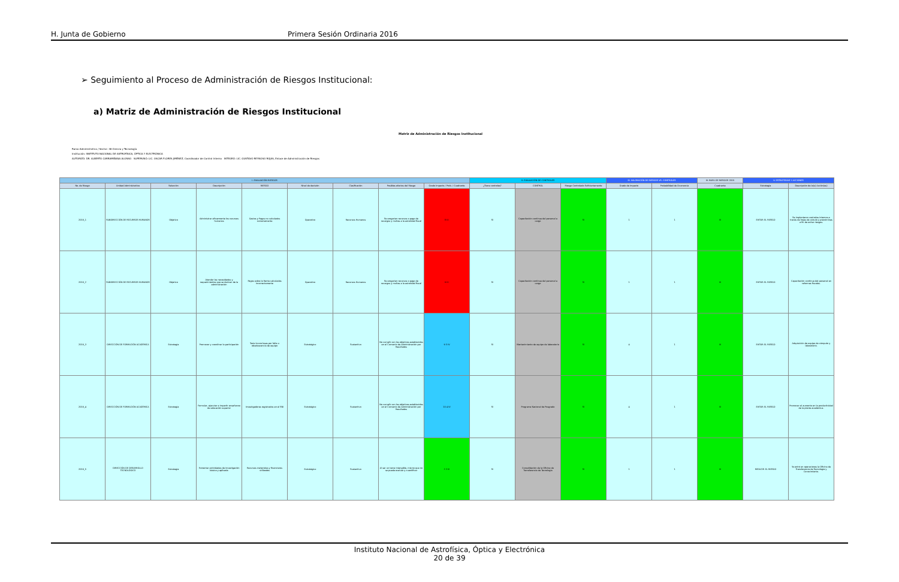H. Junta de Gobierno Primera Sesión Ordinaria 2016
➢ Seguimiento al Proceso de Administración de Riesgos Institucional:
a) Matriz de Administración de Riesgos Institucional
Matriz de Administración de Riesgos Institucional
Ramo Administrativo / Sector: 38 Ciencia y Tecnología
Institución: INSTITUTO NACIONAL DE ASTROFÍSICA, ÓPTICA Y ELECTRÓNICA
AUTORIZÓ: DR. ALBERTO CARRAMIÑANA ALONSO SUPERVISÓ: LIC. OSCAR FLORES JIMÉNEZ, Coordinador de Control Interno INTEGRÓ: LIC. GUSTAVO REYNOSO ROJAS, Enlace de Administración de Riesgos
| I. EVALUACIÓN RIESGOS | | | | | | | | | II. EVALUACIÓN DE CONTROLES | | | III. VALORACIÓN DE RIESGOS VS. CONTROLES | | IV. MAPA DE RIESGOS 2015 | V. ESTRATEGIAS Y ACCIONES | |
| --- | --- | --- | --- | --- | --- | --- | --- | --- | --- | --- | --- | --- | --- | --- | --- | --- |
| No. de Riesgo | Unidad Administrativa | Selección | Descripción | RIESGO | Nivel de decisión | Clasificación | Posibles efectos del Riesgo | Grado Impacto / Prob. / Cuadrante | ¿Tiene controles? | CONTROL | Riesgo Controlado Suficientemente | Grado de Impacto | Probabilidad de Ocurrencia | Cuadrante | Estrategia | Descripción de la(s) Acción(es) |
| 2016_1 | SUBDIRECCIÓN DE RECURSOS HUMANOS | Objetivo | Administrar eficazmente los recursos humanos | Gastos y Pagos no calculados correctamente | Operativo | Recursos Humanos | Se erogarían recursos o pago de recargos y multas a la autoridad fiscal | 8 6 I | SI | Capacitación continua del personal a cargo | SI | 1 | 1 | III | EVITAR EL RIESGO | Se implantaron controles internos a través de hojas de cálculo y prenóminas a fin de evitar riesgos. |
| 2016_2 | SUBDIRECCIÓN DE RECURSOS HUMANOS | Objetivo | Atender las necesidades y requerimientos que se deriven de la administración | Pagos sobre la Renta calculados incorrectamente | Operativo | Recursos Humanos | Se erogarían recursos o pago de recargos y multas a la autoridad fiscal | 9 6 I | SI | Capacitación continua del personal a cargo | SI | 1 | 1 | III | EVITAR EL RIESGO | Capacitación continua del personal en reformas fiscales. |
| 2016_3 | DIRECCIÓN DE FORMACIÓN ACADÉMICA | Estrategia | Promover y coordinar la participación | Tesis inconclusas por falta u obsolescencia de equipo | Estratégico | Sustantivo | No cumplir con los objetivos establecidos en el Convenio de Administración por Resultados | 9 3 IV | SI | Mantenimiento de equipo de laboratorio | SI | 4 | 1 | III | EVITAR EL RIESGO | Adquisición de equipo de cómputo y laboratorio. |
| 2016_4 | DIRECCIÓN DE FORMACIÓN ACADÉMICA | Estrategia | Formular, ejecutar e impartir enseñanza de educación superior | Investigadores registrados en el SNI | Estratégico | Sustantivo | No cumplir con los objetivos establecidos en el Convenio de Administración por Resultados | 10 4 IV | SI | Programa Nacional de Posgrado | SI | 4 | 1 | III | EVITAR EL RIESGO | Promover el aumento en la productividad de la planta académica. |
| 2016_5 | DIRECCIÓN DE DESARROLLO TECNOLÓGICO | Estrategia | Fomentar actividades de investigación básica y aplicada | Recursos materiales y financieros utilizados | Estratégico | Sustantivo | Al ser un tema intangible, mismo que no se puede evaluar y cuantificar | 3 3 III | SI | Consolidación de la Oficina de Transferencia de Tecnología | SI | 1 | 1 | III | REDUCIR EL RIESGO | Ya entró en operaciones la Oficina de Transferencia de Tecnología y Conocimiento. |
Instituto Nacional de Astrofísica, Óptica y Electrónica
20 de 39